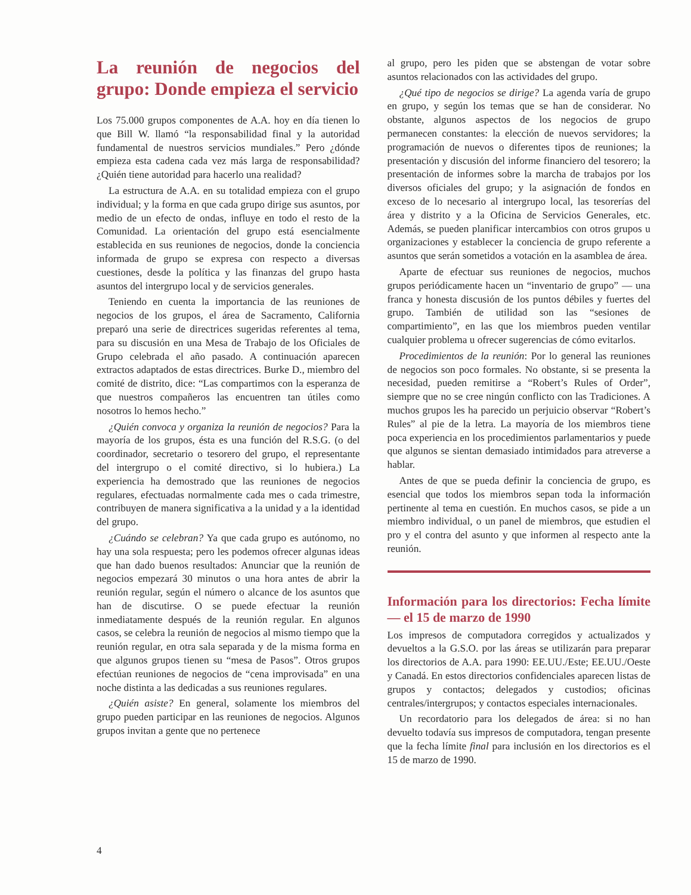La reunión de negocios del grupo: Donde empieza el servicio
Los 75.000 grupos componentes de A.A. hoy en día tienen lo que Bill W. llamó “la responsabilidad final y la autoridad fundamental de nuestros servicios mundiales.” Pero ¿dónde empieza esta cadena cada vez más larga de responsabilidad? ¿Quién tiene autoridad para hacerlo una realidad?
La estructura de A.A. en su totalidad empieza con el grupo individual; y la forma en que cada grupo dirige sus asuntos, por medio de un efecto de ondas, influye en todo el resto de la Comunidad. La orientación del grupo está esencialmente establecida en sus reuniones de negocios, donde la conciencia informada de grupo se expresa con respecto a diversas cuestiones, desde la política y las finanzas del grupo hasta asuntos del intergrupo local y de servicios generales.
Teniendo en cuenta la importancia de las reuniones de negocios de los grupos, el área de Sacramento, California preparó una serie de directrices sugeridas referentes al tema, para su discusión en una Mesa de Trabajo de los Oficiales de Grupo celebrada el año pasado. A continuación aparecen extractos adaptados de estas directrices. Burke D., miembro del comité de distrito, dice: “Las compartimos con la esperanza de que nuestros compañeros las encuentren tan útiles como nosotros lo hemos hecho.”
¿Quién convoca y organiza la reunión de negocios? Para la mayoría de los grupos, ésta es una función del R.S.G. (o del coordinador, secretario o tesorero del grupo, el representante del intergrupo o el comité directivo, si lo hubiera.) La experiencia ha demostrado que las reuniones de negocios regulares, efectuadas normalmente cada mes o cada trimestre, contribuyen de manera significativa a la unidad y a la identidad del grupo.
¿Cuándo se celebran? Ya que cada grupo es autónomo, no hay una sola respuesta; pero les podemos ofrecer algunas ideas que han dado buenos resultados: Anunciar que la reunión de negocios empezará 30 minutos o una hora antes de abrir la reunión regular, según el número o alcance de los asuntos que han de discutirse. O se puede efectuar la reunión inmediatamente después de la reunión regular. En algunos casos, se celebra la reunión de negocios al mismo tiempo que la reunión regular, en otra sala separada y de la misma forma en que algunos grupos tienen su “mesa de Pasos”. Otros grupos efectúan reuniones de negocios de “cena improvisada” en una noche distinta a las dedicadas a sus reuniones regulares.
¿Quién asiste? En general, solamente los miembros del grupo pueden participar en las reuniones de negocios. Algunos grupos invitan a gente que no pertenece
al grupo, pero les piden que se abstengan de votar sobre asuntos relacionados con las actividades del grupo.
¿Qué tipo de negocios se dirige? La agenda varía de grupo en grupo, y según los temas que se han de considerar. No obstante, algunos aspectos de los negocios de grupo permanecen constantes: la elección de nuevos servidores; la programación de nuevos o diferentes tipos de reuniones; la presentación y discusión del informe financiero del tesorero; la presentación de informes sobre la marcha de trabajos por los diversos oficiales del grupo; y la asignación de fondos en exceso de lo necesario al intergrupo local, las tesorerías del área y distrito y a la Oficina de Servicios Generales, etc. Además, se pueden planificar intercambios con otros grupos u organizaciones y establecer la conciencia de grupo referente a asuntos que serán sometidos a votación en la asamblea de área.
Aparte de efectuar sus reuniones de negocios, muchos grupos periódicamente hacen un “inventario de grupo” — una franca y honesta discusión de los puntos débiles y fuertes del grupo. También de utilidad son las “sesiones de compartimiento”, en las que los miembros pueden ventilar cualquier problema u ofrecer sugerencias de cómo evitarlos.
Procedimientos de la reunión: Por lo general las reuniones de negocios son poco formales. No obstante, si se presenta la necesidad, pueden remitirse a “Robert’s Rules of Order”, siempre que no se cree ningún conflicto con las Tradiciones. A muchos grupos les ha parecido un perjuicio observar “Robert’s Rules” al pie de la letra. La mayoría de los miembros tiene poca experiencia en los procedimientos parlamentarios y puede que algunos se sientan demasiado intimidados para atreverse a hablar.
Antes de que se pueda definir la conciencia de grupo, es esencial que todos los miembros sepan toda la información pertinente al tema en cuestión. En muchos casos, se pide a un miembro individual, o un panel de miembros, que estudien el pro y el contra del asunto y que informen al respecto ante la reunión.
Información para los directorios: Fecha límite — el 15 de marzo de 1990
Los impresos de computadora corregidos y actualizados y devueltos a la G.S.O. por las áreas se utilizarán para preparar los directorios de A.A. para 1990: EE.UU./Este; EE.UU./Oeste y Canadá. En estos directorios confidenciales aparecen listas de grupos y contactos; delegados y custodios; oficinas centrales/intergrupos; y contactos especiales internacionales.
Un recordatorio para los delegados de área: si no han devuelto todavía sus impresos de computadora, tengan presente que la fecha límite final para inclusión en los directorios es el 15 de marzo de 1990.
4